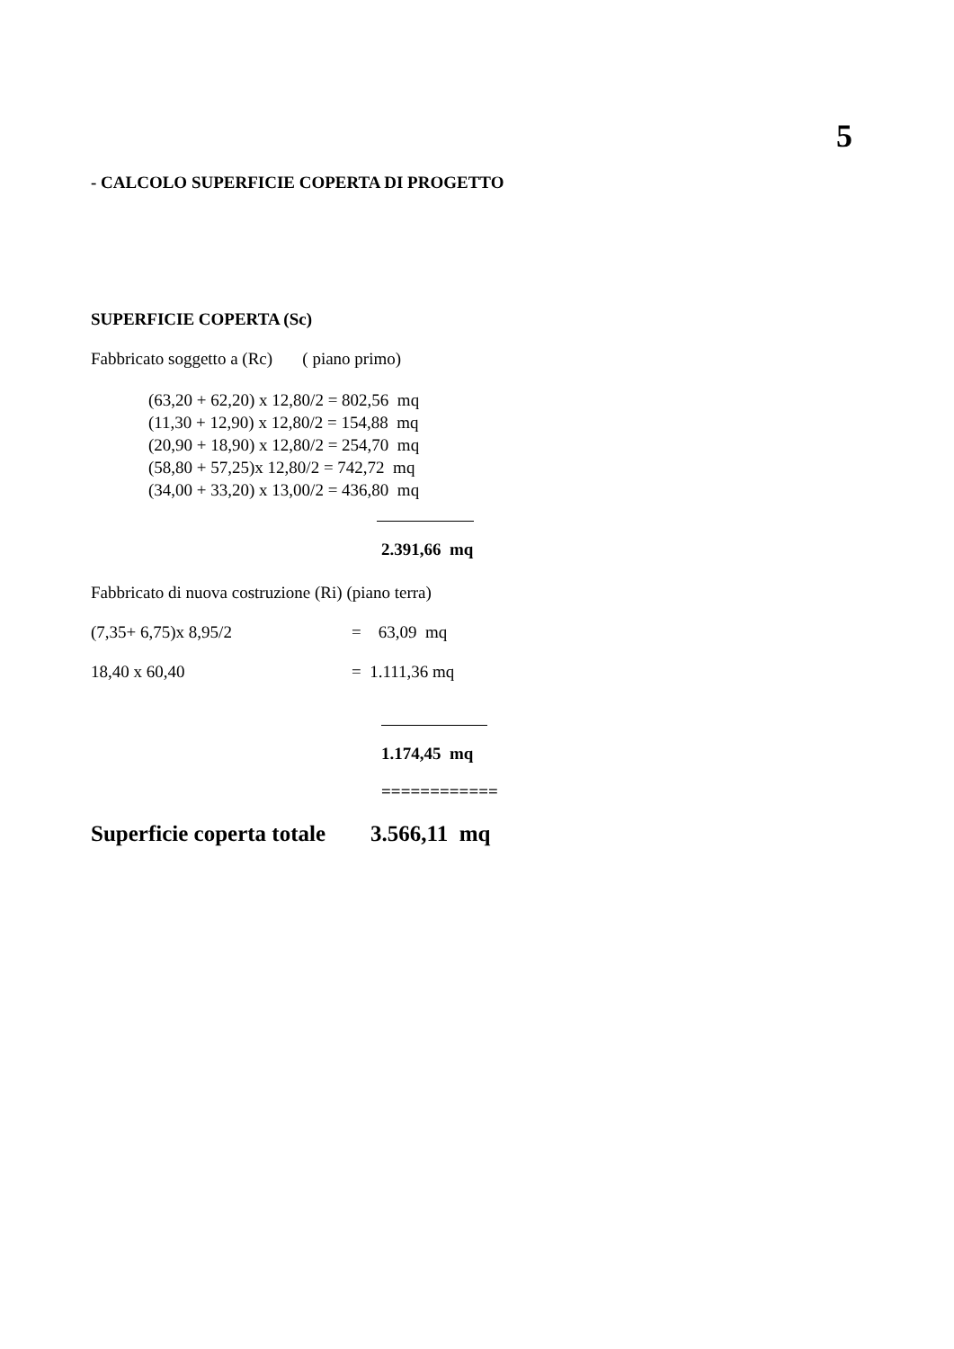5
- CALCOLO SUPERFICIE COPERTA DI PROGETTO
SUPERFICIE COPERTA (Sc)
Fabbricato soggetto a (Rc) ( piano primo)
(63,20 + 62,20) x 12,80/2 = 802,56 mq
(11,30 + 12,90) x 12,80/2 = 154,88 mq
(20,90 + 18,90) x 12,80/2 = 254,70 mq
(58,80 + 57,25)x 12,80/2 = 742,72 mq
(34,00 + 33,20) x 13,00/2 = 436,80 mq
2.391,66 mq
Fabbricato di nuova costruzione (Ri) (piano terra)
(7,35+ 6,75)x 8,95/2 = 63,09 mq
18,40 x 60,40 = 1.111,36 mq
1.174,45 mq
============
Superficie coperta totale 3.566,11 mq